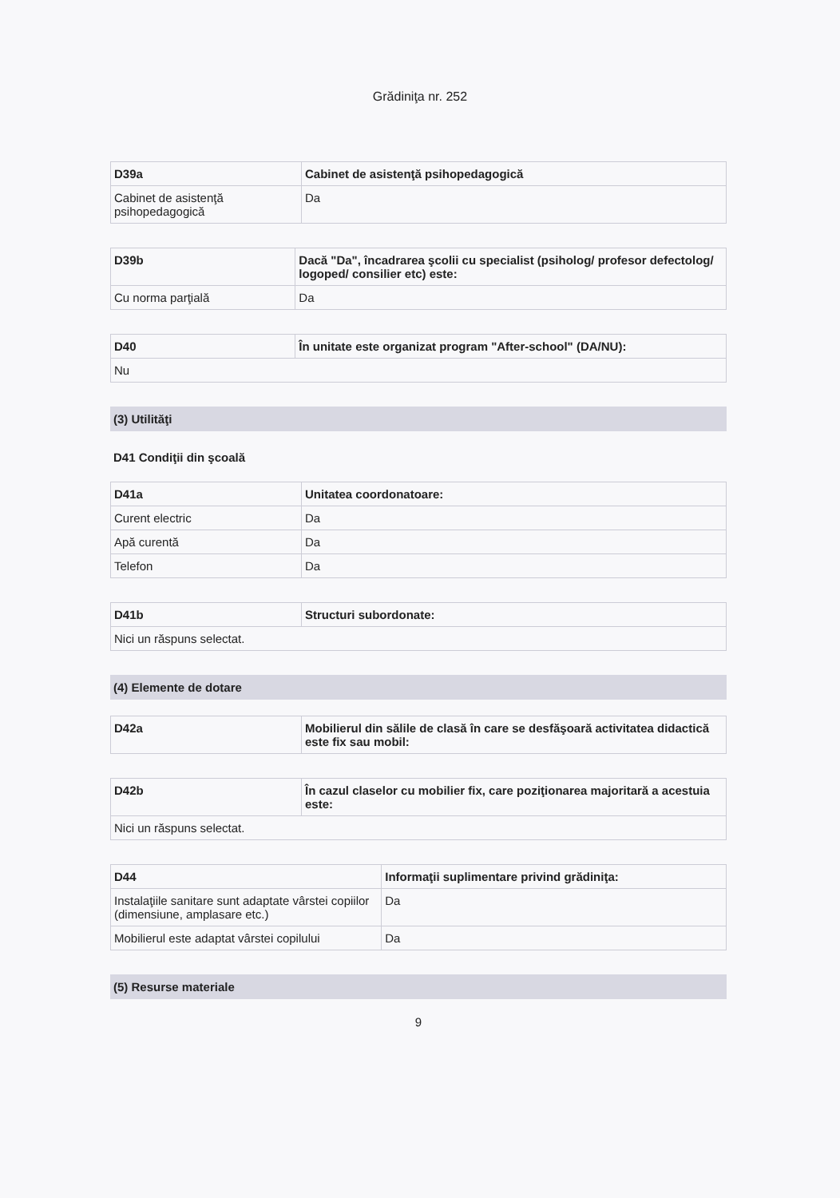Grădiniţa nr. 252
| D39a | Cabinet de asistenţă psihopedagogică |
| --- | --- |
| Cabinet de asistenţă psihopedagogică | Da |
| D39b | Dacă "Da", încadrarea şcolii cu specialist (psiholog/ profesor defectolog/ logoped/ consilier etc) este: |
| --- | --- |
| Cu norma parţială | Da |
| D40 | În unitate este organizat program "After-school" (DA/NU): |
| --- | --- |
| Nu | |
(3) Utilităţi
D41 Condiţii din şcoală
| D41a | Unitatea coordonatoare: |
| --- | --- |
| Curent electric | Da |
| Apă curentă | Da |
| Telefon | Da |
| D41b | Structuri subordonate: |
| --- | --- |
| Nici un răspuns selectat. | |
(4) Elemente de dotare
| D42a | Mobilierul din sălile de clasă în care se desfăşoară activitatea didactică este fix sau mobil: |
| --- | --- |
| D42b | În cazul claselor cu mobilier fix, care poziţionarea majoritară a acestuia este: |
| --- | --- |
| Nici un răspuns selectat. | |
| D44 | Informaţii suplimentare privind grădiniţa: |
| --- | --- |
| Instalaţiile sanitare sunt adaptate vârstei copiilor (dimensiune, amplasare etc.) | Da |
| Mobilierul este adaptat vârstei copilului | Da |
(5) Resurse materiale
9